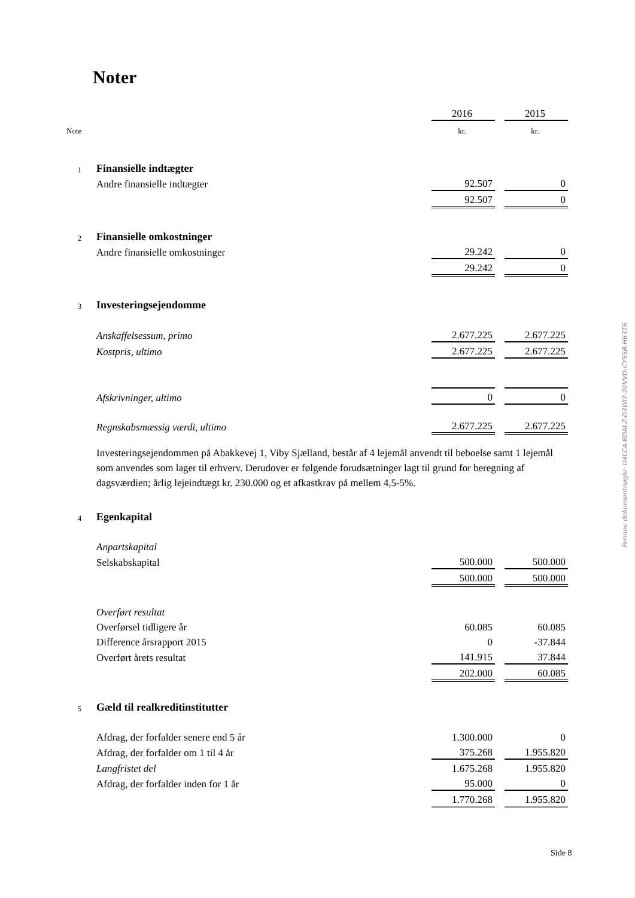Noter
| | | 2016 | | 2015 |
| Note | | kr. | | kr. |
| 1 | Finansielle indtægter | | | |
| | Andre finansielle indtægter | 92.507 | | 0 |
| | | 92.507 | | 0 |
| 2 | Finansielle omkostninger | | | |
| | Andre finansielle omkostninger | 29.242 | | 0 |
| | | 29.242 | | 0 |
| 3 | Investeringsejendomme | | | |
| | Anskaffelsessum, primo | 2.677.225 | | 2.677.225 |
| | Kostpris, ultimo | 2.677.225 | | 2.677.225 |
| | Afskrivninger, ultimo | 0 | | 0 |
| | Regnskabsmæssig værdi, ultimo | 2.677.225 | | 2.677.225 |
| | Investeringsejendommen på Abakkevej 1, Viby Sjælland, består af 4 lejemål anvendt til beboelse samt 1 lejemål som anvendes som lager til erhverv. Derudover er følgende forudsætninger lagt til grund for beregning af dagsværdien; årlig lejeindtægt kr. 230.000 og et afkastkrav på mellem 4,5-5%. | | | |
| 4 | Egenkapital | | | |
| | Anpartskapital | | | |
| | Selskabskapital | 500.000 | | 500.000 |
| | | 500.000 | | 500.000 |
| | Overført resultat | | | |
| | Overførsel tidligere år | 60.085 | | 60.085 |
| | Difference årsrapport 2015 | 0 | | -37.844 |
| | Overført årets resultat | 141.915 | | 37.844 |
| | | 202.000 | | 60.085 |
| 5 | Gæld til realkreditinstitutter | | | |
| | Afdrag, der forfalder senere end 5 år | 1.300.000 | | 0 |
| | Afdrag, der forfalder om 1 til 4 år | 375.268 | | 1.955.820 |
| | Langfristet del | 1.675.268 | | 1.955.820 |
| | Afdrag, der forfalder inden for 1 år | 95.000 | | 0 |
| | | 1.770.268 | | 1.955.820 |
Penneo dokumentnøgle: U4LCA-BDALZ-D3WI7-20VVD-CY5SB-H63T6
Side 8